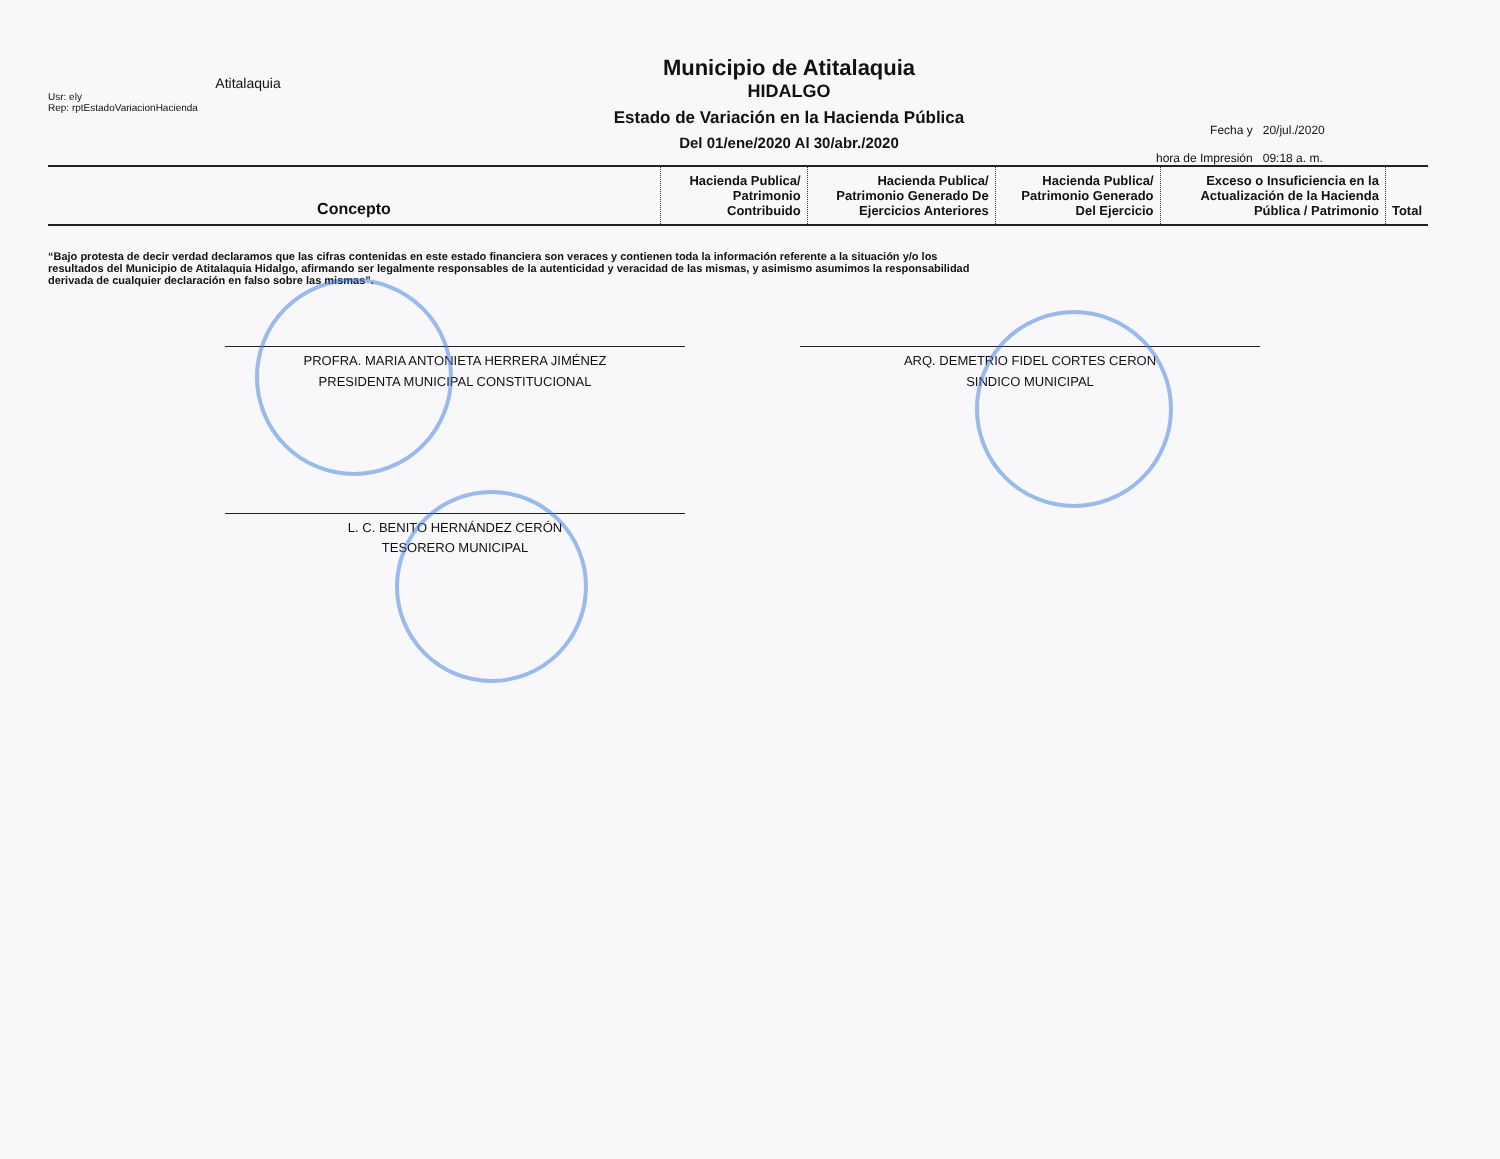Atitalaquia
Usr: ely
Rep: rptEstadoVariacionHacienda
Municipio de Atitalaquia
HIDALGO
Estado de Variación en la Hacienda Pública
Del 01/ene/2020 Al 30/abr./2020
| Fecha y | 20/jul./2020 |
| hora de Impresión | 09:18 a. m. |
| Concepto | Hacienda Publica/ Patrimonio Contribuido | Hacienda Publica/ Patrimonio Generado De Ejercicios Anteriores | Hacienda Publica/ Patrimonio Generado Del Ejercicio | Exceso o Insuficiencia en la Actualización de la Hacienda Pública / Patrimonio | Total |
| --- | --- | --- | --- | --- | --- |
“Bajo protesta de decir verdad declaramos que las cifras contenidas en este estado financiera son veraces y contienen toda la información referente a la situación y/o los resultados del Municipio de Atitalaquia Hidalgo, afirmando ser legalmente responsables de la autenticidad y veracidad de las mismas, y asimismo asumimos la responsabilidad derivada de cualquier declaración en falso sobre las mismas”.
PROFRA. MARIA ANTONIETA HERRERA JIMÉNEZ
PRESIDENTA MUNICIPAL CONSTITUCIONAL
ARQ. DEMETRIO FIDEL CORTES CERON
SINDICO MUNICIPAL
L. C. BENITO HERNÁNDEZ CERÓN
TESORERO MUNICIPAL